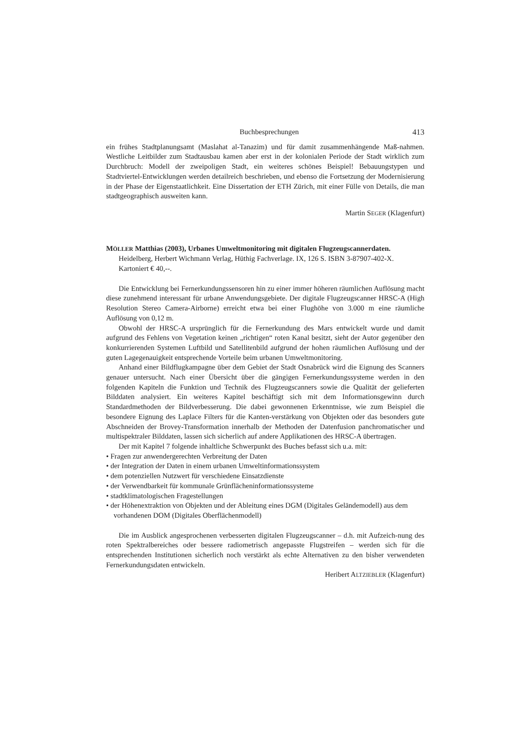Buchbesprechungen 413
ein frühes Stadtplanungsamt (Maslahat al-Tanazim) und für damit zusammenhängende Maß-nahmen. Westliche Leitbilder zum Stadtausbau kamen aber erst in der kolonialen Periode der Stadt wirklich zum Durchbruch: Modell der zweipoligen Stadt, ein weiteres schönes Beispiel! Bebauungstypen und Stadtviertel-Entwicklungen werden detailreich beschrieben, und ebenso die Fortsetzung der Modernisierung in der Phase der Eigenstaatlichkeit. Eine Dissertation der ETH Zürich, mit einer Fülle von Details, die man stadtgeographisch ausweiten kann.
Martin SEGER (Klagenfurt)
MÖLLER Matthias (2003), Urbanes Umweltmonitoring mit digitalen Flugzeugscannerdaten. Heidelberg, Herbert Wichmann Verlag, Hüthig Fachverlage. IX, 126 S. ISBN 3-87907-402-X. Kartoniert € 40,--.
Die Entwicklung bei Fernerkundungssensoren hin zu einer immer höheren räumlichen Auflösung macht diese zunehmend interessant für urbane Anwendungsgebiete. Der digitale Flugzeugscanner HRSC-A (High Resolution Stereo Camera-Airborne) erreicht etwa bei einer Flughöhe von 3.000 m eine räumliche Auflösung von 0,12 m.
Obwohl der HRSC-A ursprünglich für die Fernerkundung des Mars entwickelt wurde und damit aufgrund des Fehlens von Vegetation keinen „richtigen“ roten Kanal besitzt, sieht der Autor gegenüber den konkurrierenden Systemen Luftbild und Satellitenbild aufgrund der hohen räumlichen Auflösung und der guten Lagegenauigkeit entsprechende Vorteile beim urbanen Umweltmonitoring.
Anhand einer Bildflugkampagne über dem Gebiet der Stadt Osnabrück wird die Eignung des Scanners genauer untersucht. Nach einer Übersicht über die gängigen Fernerkundungssysteme werden in den folgenden Kapiteln die Funktion und Technik des Flugzeugscanners sowie die Qualität der gelieferten Bilddaten analysiert. Ein weiteres Kapitel beschäftigt sich mit dem Informationsgewinn durch Standardmethoden der Bildverbesserung. Die dabei gewonnenen Erkenntnisse, wie zum Beispiel die besondere Eignung des Laplace Filters für die Kanten-verstärkung von Objekten oder das besonders gute Abschneiden der Brovey-Transformation innerhalb der Methoden der Datenfusion panchromatischer und multispektraler Bilddaten, lassen sich sicherlich auf andere Applikationen des HRSC-A übertragen.
Der mit Kapitel 7 folgende inhaltliche Schwerpunkt des Buches befasst sich u.a. mit:
• Fragen zur anwendergerechten Verbreitung der Daten
• der Integration der Daten in einem urbanen Umweltinformationssystem
• dem potenziellen Nutzwert für verschiedene Einsatzdienste
• der Verwendbarkeit für kommunale Grünflächeninformationssysteme
• stadtklimatologischen Fragestellungen
• der Höhenextraktion von Objekten und der Ableitung eines DGM (Digitales Geländemodell) aus dem vorhandenen DOM (Digitales Oberflächenmodell)
Die im Ausblick angesprochenen verbesserten digitalen Flugzeugscanner – d.h. mit Aufzeich-nung des roten Spektralbereiches oder bessere radiometrisch angepasste Flugstreifen – werden sich für die entsprechenden Institutionen sicherlich noch verstärkt als echte Alternativen zu den bisher verwendeten Fernerkundungsdaten entwickeln.
Heribert ALTZIEBLER (Klagenfurt)